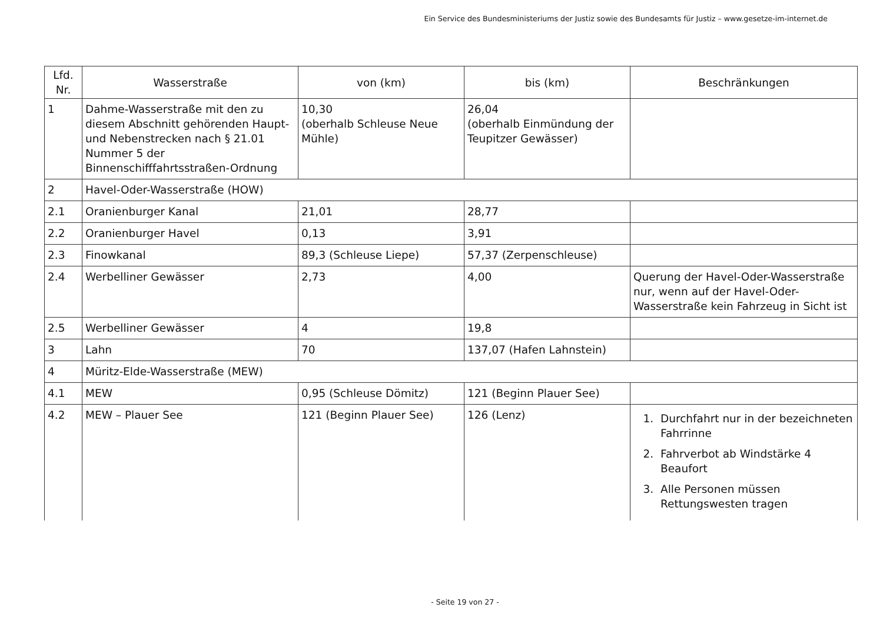Ein Service des Bundesministeriums der Justiz sowie des Bundesamts für Justiz – www.gesetze-im-internet.de
| Lfd. Nr. | Wasserstraße | von (km) | bis (km) | Beschränkungen |
| --- | --- | --- | --- | --- |
| 1 | Dahme-Wasserstraße mit den zu diesem Abschnitt gehörenden Haupt- und Nebenstrecken nach § 21.01 Nummer 5 der Binnenschifffahrtsstraßen-Ordnung | 10,30 (oberhalb Schleuse Neue Mühle) | 26,04 (oberhalb Einmündung der Teupitzer Gewässer) | |
| 2 | Havel-Oder-Wasserstraße (HOW) | | | |
| 2.1 | Oranienburger Kanal | 21,01 | 28,77 | |
| 2.2 | Oranienburger Havel | 0,13 | 3,91 | |
| 2.3 | Finowkanal | 89,3 (Schleuse Liepe) | 57,37 (Zerpenschleuse) | |
| 2.4 | Werbelliner Gewässer | 2,73 | 4,00 | Querung der Havel-Oder-Wasserstraße nur, wenn auf der Havel-Oder-Wasserstraße kein Fahrzeug in Sicht ist |
| 2.5 | Werbelliner Gewässer | 4 | 19,8 | |
| 3 | Lahn | 70 | 137,07 (Hafen Lahnstein) | |
| 4 | Müritz-Elde-Wasserstraße (MEW) | | | |
| 4.1 | MEW | 0,95 (Schleuse Dömitz) | 121 (Beginn Plauer See) | |
| 4.2 | MEW – Plauer See | 121 (Beginn Plauer See) | 126 (Lenz) | 1. Durchfahrt nur in der bezeichneten Fahrrinne 2. Fahrverbot ab Windstärke 4 Beaufort 3. Alle Personen müssen Rettungswesten tragen |
- Seite 19 von 27 -